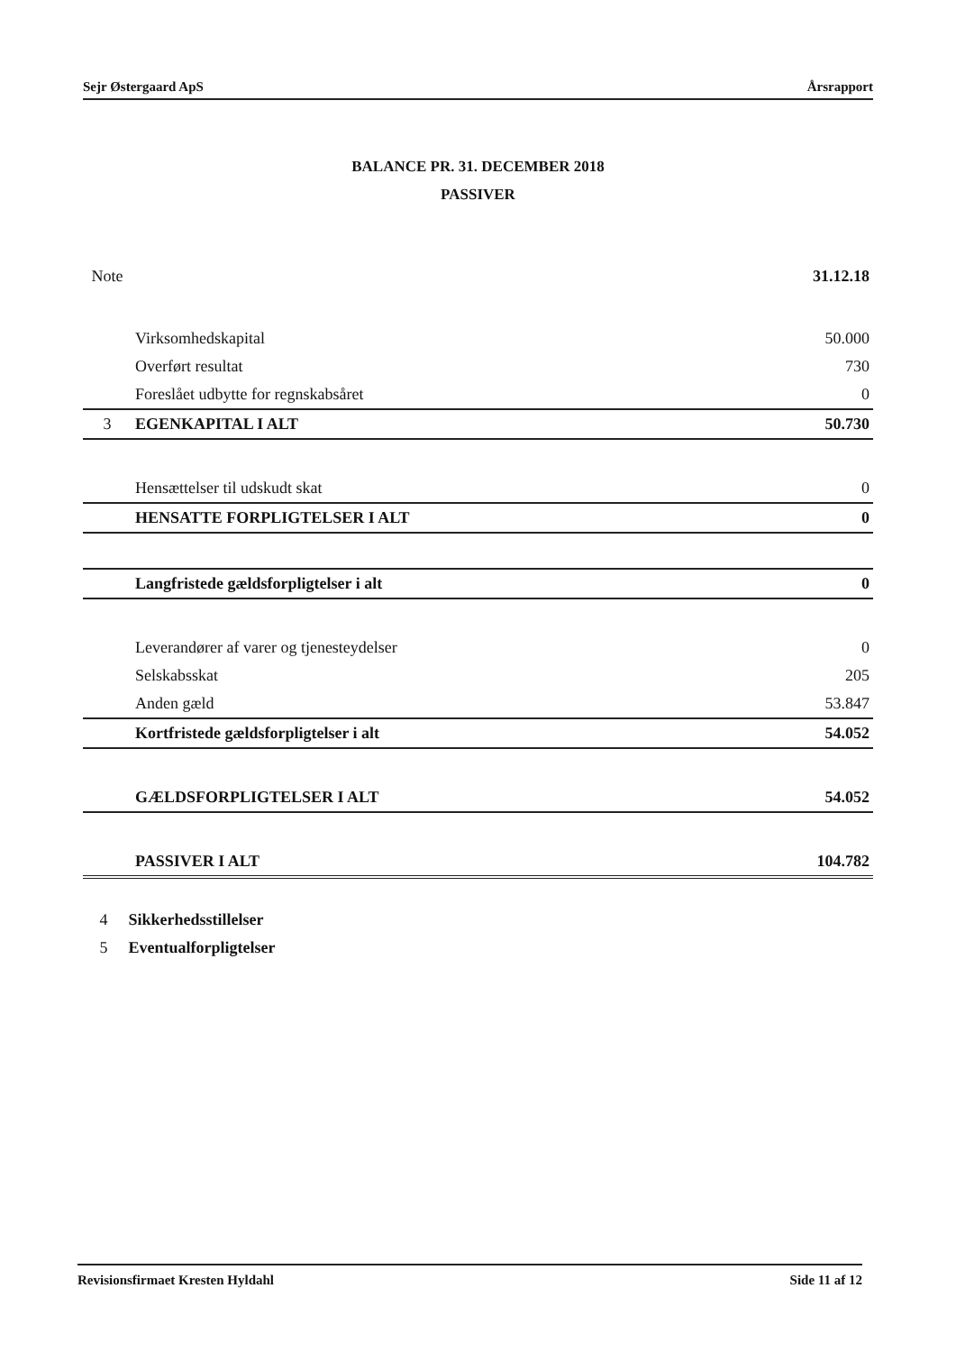Sejr Østergaard ApS Årsrapport
BALANCE PR. 31. DECEMBER 2018
PASSIVER
| Note | | 31.12.18 |
| --- | --- | --- |
| | Virksomhedskapital | 50.000 |
| | Overført resultat | 730 |
| | Foreslået udbytte for regnskabsåret | 0 |
| 3 | EGENKAPITAL I ALT | 50.730 |
| | Hensættelser til udskudt skat | 0 |
| | HENSATTE FORPLIGTELSER I ALT | 0 |
| | Langfristede gældsforpligtelser i alt | 0 |
| | Leverandører af varer og tjenesteydelser | 0 |
| | Selskabsskat | 205 |
| | Anden gæld | 53.847 |
| | Kortfristede gældsforpligtelser i alt | 54.052 |
| | GÆLDSFORPLIGTELSER I ALT | 54.052 |
| | PASSIVER I ALT | 104.782 |
4 Sikkerhedsstillelser
5 Eventualforpligtelser
Revisionsfirmaet Kresten Hyldahl Side 11 af 12